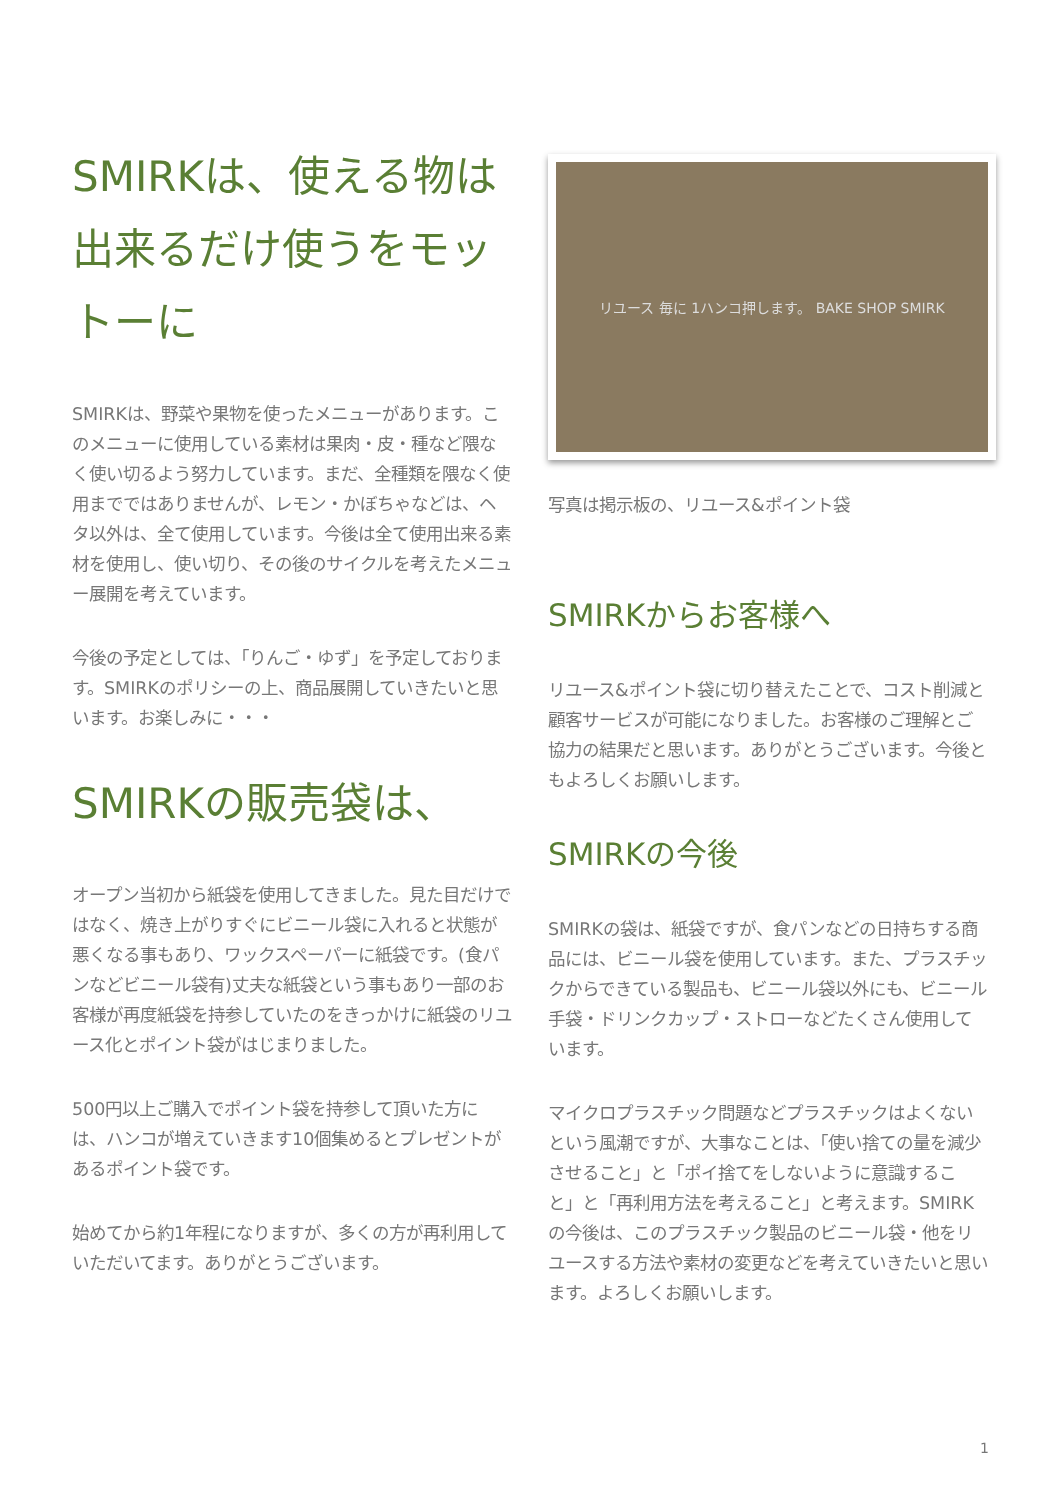SMIRKは、使える物は出来るだけ使うをモットーに
SMIRKは、野菜や果物を使ったメニューがあります。このメニューに使用している素材は果肉・皮・種など隈なく使い切るよう努力しています。まだ、全種類を隈なく使用までではありませんが、レモン・かぼちゃなどは、ヘタ以外は、全て使用しています。今後は全て使用出来る素材を使用し、使い切り、その後のサイクルを考えたメニュー展開を考えています。
今後の予定としては、「りんご・ゆず」を予定しております。SMIRKのポリシーの上、商品展開していきたいと思います。お楽しみに・・・
SMIRKの販売袋は、
オープン当初から紙袋を使用してきました。見た目だけではなく、焼き上がりすぐにビニール袋に入れると状態が悪くなる事もあり、ワックスペーパーに紙袋です。(食パンなどビニール袋有)丈夫な紙袋という事もあり一部のお客様が再度紙袋を持参していたのをきっかけに紙袋のリユース化とポイント袋がはじまりました。
500円以上ご購入でポイント袋を持参して頂いた方には、ハンコが増えていきます10個集めるとプレゼントがあるポイント袋です。
始めてから約1年程になりますが、多くの方が再利用していただいてます。ありがとうございます。
リユース 毎に 1ハンコ押します。 BAKE SHOP SMIRK
写真は掲示板の、リユース&ポイント袋
SMIRKからお客様へ
リユース&ポイント袋に切り替えたことで、コスト削減と顧客サービスが可能になりました。お客様のご理解とご協力の結果だと思います。ありがとうございます。今後ともよろしくお願いします。
SMIRKの今後
SMIRKの袋は、紙袋ですが、食パンなどの日持ちする商品には、ビニール袋を使用しています。また、プラスチックからできている製品も、ビニール袋以外にも、ビニール手袋・ドリンクカップ・ストローなどたくさん使用しています。
マイクロプラスチック問題などプラスチックはよくないという風潮ですが、大事なことは、「使い捨ての量を減少させること」と「ポイ捨てをしないように意識すること」と「再利用方法を考えること」と考えます。SMIRKの今後は、このプラスチック製品のビニール袋・他をリユースする方法や素材の変更などを考えていきたいと思います。よろしくお願いします。
1